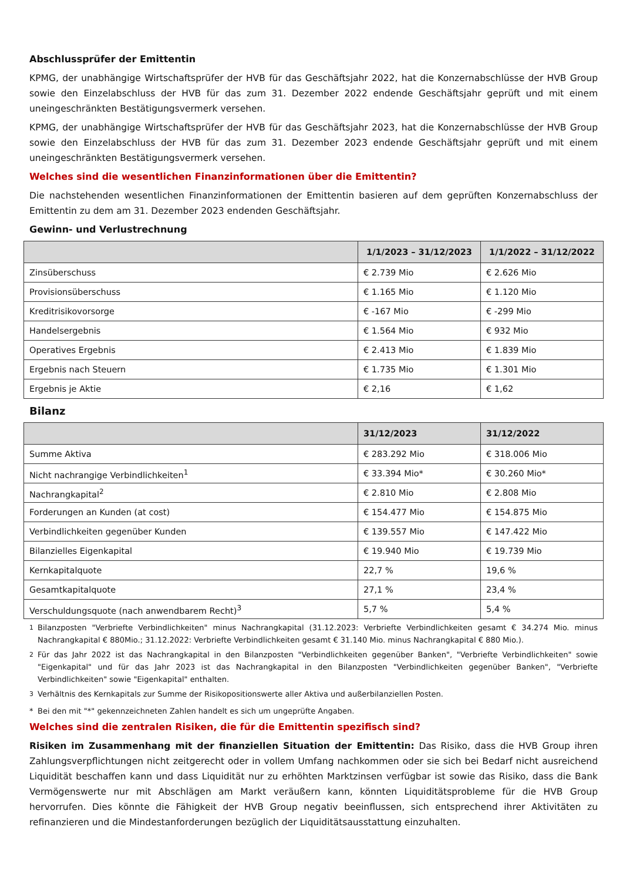Abschlussprüfer der Emittentin
KPMG, der unabhängige Wirtschaftsprüfer der HVB für das Geschäftsjahr 2022, hat die Konzernabschlüsse der HVB Group sowie den Einzelabschluss der HVB für das zum 31. Dezember 2022 endende Geschäftsjahr geprüft und mit einem uneingeschränkten Bestätigungsvermerk versehen.
KPMG, der unabhängige Wirtschaftsprüfer der HVB für das Geschäftsjahr 2023, hat die Konzernabschlüsse der HVB Group sowie den Einzelabschluss der HVB für das zum 31. Dezember 2023 endende Geschäftsjahr geprüft und mit einem uneingeschränkten Bestätigungsvermerk versehen.
Welches sind die wesentlichen Finanzinformationen über die Emittentin?
Die nachstehenden wesentlichen Finanzinformationen der Emittentin basieren auf dem geprüften Konzernabschluss der Emittentin zu dem am 31. Dezember 2023 endenden Geschäftsjahr.
Gewinn- und Verlustrechnung
| | 1/1/2023 – 31/12/2023 | 1/1/2022 – 31/12/2022 |
| --- | --- | --- |
| Zinsüberschuss | € 2.739 Mio | € 2.626 Mio |
| Provisionsüberschuss | € 1.165 Mio | € 1.120 Mio |
| Kreditrisikovorsorge | € -167 Mio | € -299 Mio |
| Handelsergebnis | € 1.564 Mio | € 932 Mio |
| Operatives Ergebnis | € 2.413 Mio | € 1.839 Mio |
| Ergebnis nach Steuern | € 1.735 Mio | € 1.301 Mio |
| Ergebnis je Aktie | € 2,16 | € 1,62 |
Bilanz
| | 31/12/2023 | 31/12/2022 |
| --- | --- | --- |
| Summe Aktiva | € 283.292 Mio | € 318.006 Mio |
| Nicht nachrangige Verbindlichkeiten<sup>1</sup> | € 33.394 Mio* | € 30.260 Mio* |
| Nachrangkapital<sup>2</sup> | € 2.810 Mio | € 2.808 Mio |
| Forderungen an Kunden (at cost) | € 154.477 Mio | € 154.875 Mio |
| Verbindlichkeiten gegenüber Kunden | € 139.557 Mio | € 147.422 Mio |
| Bilanzielles Eigenkapital | € 19.940 Mio | € 19.739 Mio |
| Kernkapitalquote | 22,7 % | 19,6 % |
| Gesamtkapitalquote | 27,1 % | 23,4 % |
| Verschuldungsquote (nach anwendbarem Recht)<sup>3</sup> | 5,7 % | 5,4 % |
<sup>1</sup> Bilanzposten "Verbriefte Verbindlichkeiten" minus Nachrangkapital (31.12.2023: Verbriefte Verbindlichkeiten gesamt € 34.274 Mio. minus Nachrangkapital € 880Mio.; 31.12.2022: Verbriefte Verbindlichkeiten gesamt € 31.140 Mio. minus Nachrangkapital € 880 Mio.).
<sup>2</sup> Für das Jahr 2022 ist das Nachrangkapital in den Bilanzposten "Verbindlichkeiten gegenüber Banken", "Verbriefte Verbindlichkeiten" sowie "Eigenkapital" und für das Jahr 2023 ist das Nachrangkapital in den Bilanzposten "Verbindlichkeiten gegenüber Banken", "Verbriefte Verbindlichkeiten" sowie "Eigenkapital" enthalten.
<sup>3</sup> Verhältnis des Kernkapitals zur Summe der Risikopositionswerte aller Aktiva und außerbilanziellen Posten.
* Bei den mit "*" gekennzeichneten Zahlen handelt es sich um ungeprüfte Angaben.
Welches sind die zentralen Risiken, die für die Emittentin spezifisch sind?
Risiken im Zusammenhang mit der finanziellen Situation der Emittentin: Das Risiko, dass die HVB Group ihren Zahlungsverpflichtungen nicht zeitgerecht oder in vollem Umfang nachkommen oder sie sich bei Bedarf nicht ausreichend Liquidität beschaffen kann und dass Liquidität nur zu erhöhten Marktzinsen verfügbar ist sowie das Risiko, dass die Bank Vermögenswerte nur mit Abschlägen am Markt veräußern kann, könnten Liquiditätsprobleme für die HVB Group hervorrufen. Dies könnte die Fähigkeit der HVB Group negativ beeinflussen, sich entsprechend ihrer Aktivitäten zu refinanzieren und die Mindestanforderungen bezüglich der Liquiditätsausstattung einzuhalten.